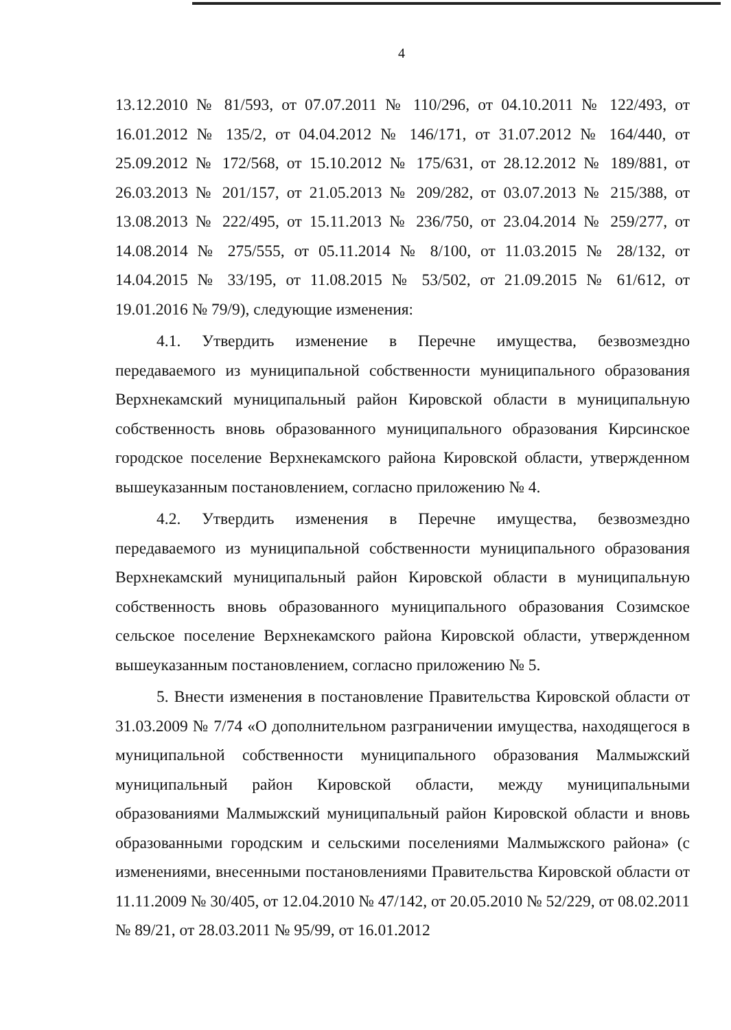4
13.12.2010 № 81/593, от 07.07.2011 № 110/296, от 04.10.2011 № 122/493, от 16.01.2012 № 135/2, от 04.04.2012 № 146/171, от 31.07.2012 № 164/440, от 25.09.2012 № 172/568, от 15.10.2012 № 175/631, от 28.12.2012 № 189/881, от 26.03.2013 № 201/157, от 21.05.2013 № 209/282, от 03.07.2013 № 215/388, от 13.08.2013 № 222/495, от 15.11.2013 № 236/750, от 23.04.2014 № 259/277, от 14.08.2014 № 275/555, от 05.11.2014 № 8/100, от 11.03.2015 № 28/132, от 14.04.2015 № 33/195, от 11.08.2015 № 53/502, от 21.09.2015 № 61/612, от 19.01.2016 № 79/9), следующие изменения:
4.1. Утвердить изменение в Перечне имущества, безвозмездно передаваемого из муниципальной собственности муниципального образования Верхнекамский муниципальный район Кировской области в муниципальную собственность вновь образованного муниципального образования Кирсинское городское поселение Верхнекамского района Кировской области, утвержденном вышеуказанным постановлением, согласно приложению № 4.
4.2. Утвердить изменения в Перечне имущества, безвозмездно передаваемого из муниципальной собственности муниципального образования Верхнекамский муниципальный район Кировской области в муниципальную собственность вновь образованного муниципального образования Созимское сельское поселение Верхнекамского района Кировской области, утвержденном вышеуказанным постановлением, согласно приложению № 5.
5. Внести изменения в постановление Правительства Кировской области от 31.03.2009 № 7/74 «О дополнительном разграничении имущества, находящегося в муниципальной собственности муниципального образования Малмыжский муниципальный район Кировской области, между муниципальными образованиями Малмыжский муниципальный район Кировской области и вновь образованными городским и сельскими поселениями Малмыжского района» (с изменениями, внесенными постановлениями Правительства Кировской области от 11.11.2009 № 30/405, от 12.04.2010 № 47/142, от 20.05.2010 № 52/229, от 08.02.2011 № 89/21, от 28.03.2011 № 95/99, от 16.01.2012